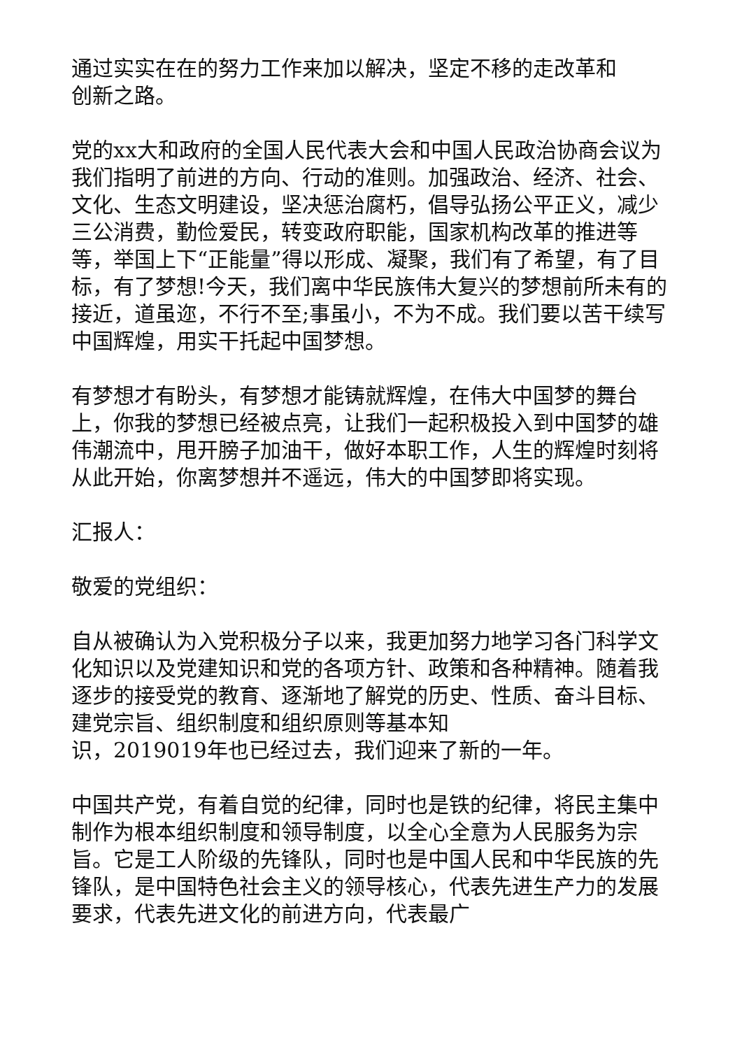通过实实在在的努力工作来加以解决，坚定不移的走改革和
创新之路。
党的xx大和政府的全国人民代表大会和中国人民政治协商会议为我们指明了前进的方向、行动的准则。加强政治、经济、社会、文化、生态文明建设，坚决惩治腐朽，倡导弘扬公平正义，减少三公消费，勤俭爱民，转变政府职能，国家机构改革的推进等等，举国上下“正能量”得以形成、凝聚，我们有了希望，有了目标，有了梦想!今天，我们离中华民族伟大复兴的梦想前所未有的接近，道虽迩，不行不至;事虽小，不为不成。我们要以苦干续写中国辉煌，用实干托起中国梦想。
有梦想才有盼头，有梦想才能铸就辉煌，在伟大中国梦的舞台上，你我的梦想已经被点亮，让我们一起积极投入到中国梦的雄伟潮流中，甩开膀子加油干，做好本职工作，人生的辉煌时刻将从此开始，你离梦想并不遥远，伟大的中国梦即将实现。
汇报人：
敬爱的党组织：
自从被确认为入党积极分子以来，我更加努力地学习各门科学文化知识以及党建知识和党的各项方针、政策和各种精神。随着我逐步的接受党的教育、逐渐地了解党的历史、性质、奋斗目标、建党宗旨、组织制度和组织原则等基本知
识，2019019年也已经过去，我们迎来了新的一年。
中国共产党，有着自觉的纪律，同时也是铁的纪律，将民主集中制作为根本组织制度和领导制度，以全心全意为人民服务为宗旨。它是工人阶级的先锋队，同时也是中国人民和中华民族的先锋队，是中国特色社会主义的领导核心，代表先进生产力的发展要求，代表先进文化的前进方向，代表最广